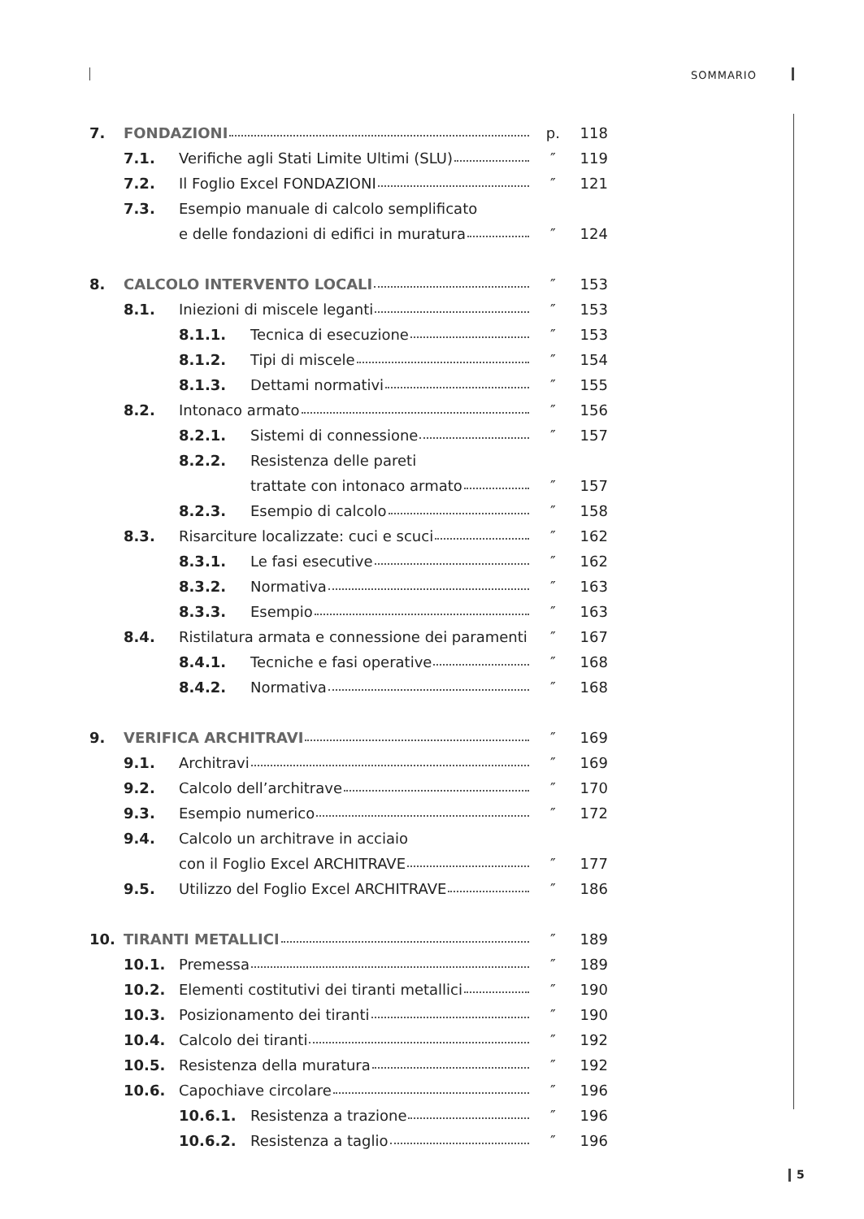SOMMARIO
| 7. | FONDAZIONI | | | p. | 118 |
| | 7.1. | Verifiche agli Stati Limite Ultimi (SLU) | | ″ | 119 |
| | 7.2. | Il Foglio Excel FONDAZIONI | | ″ | 121 |
| | 7.3. | Esempio manuale di calcolo semplificato | | | |
| | | e delle fondazioni di edifici in muratura | | ″ | 124 |
| 8. | CALCOLO INTERVENTO LOCALI | | | ″ | 153 |
| | 8.1. | Iniezioni di miscele leganti | | ″ | 153 |
| | | 8.1.1. | Tecnica di esecuzione | ″ | 153 |
| | | 8.1.2. | Tipi di miscele | ″ | 154 |
| | | 8.1.3. | Dettami normativi | ″ | 155 |
| | 8.2. | Intonaco armato | | ″ | 156 |
| | | 8.2.1. | Sistemi di connessione | ″ | 157 |
| | | 8.2.2. | Resistenza delle pareti | | |
| | | | trattate con intonaco armato | ″ | 157 |
| | | 8.2.3. | Esempio di calcolo | ″ | 158 |
| | 8.3. | Risarciture localizzate: cuci e scuci | | ″ | 162 |
| | | 8.3.1. | Le fasi esecutive | ″ | 162 |
| | | 8.3.2. | Normativa | ″ | 163 |
| | | 8.3.3. | Esempio | ″ | 163 |
| | 8.4. | Ristilatura armata e connessione dei paramenti | | ″ | 167 |
| | | 8.4.1. | Tecniche e fasi operative | ″ | 168 |
| | | 8.4.2. | Normativa | ″ | 168 |
| 9. | VERIFICA ARCHITRAVI | | | ″ | 169 |
| | 9.1. | Architravi | | ″ | 169 |
| | 9.2. | Calcolo dell’architrave | | ″ | 170 |
| | 9.3. | Esempio numerico | | ″ | 172 |
| | 9.4. | Calcolo un architrave in acciaio | | | |
| | | con il Foglio Excel ARCHITRAVE | | ″ | 177 |
| | 9.5. | Utilizzo del Foglio Excel ARCHITRAVE | | ″ | 186 |
| 10. | TIRANTI METALLICI | | | ″ | 189 |
| | 10.1. | Premessa | | ″ | 189 |
| | 10.2. | Elementi costitutivi dei tiranti metallici | | ″ | 190 |
| | 10.3. | Posizionamento dei tiranti | | ″ | 190 |
| | 10.4. | Calcolo dei tiranti | | ″ | 192 |
| | 10.5. | Resistenza della muratura | | ″ | 192 |
| | 10.6. | Capochiave circolare | | ″ | 196 |
| | | 10.6.1. | Resistenza a trazione | ″ | 196 |
| | | 10.6.2. | Resistenza a taglio | ″ | 196 |
5